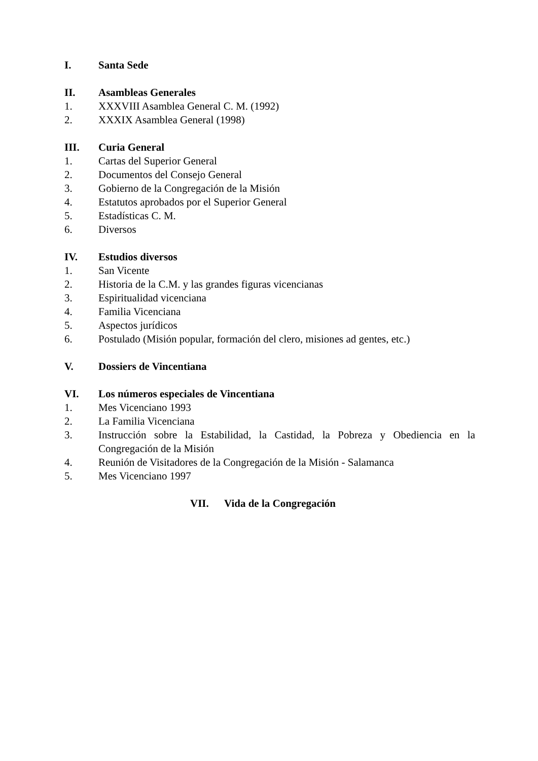I. Santa Sede
II. Asambleas Generales
1. XXXVIII Asamblea General C. M. (1992)
2. XXXIX Asamblea General (1998)
III. Curia General
1. Cartas del Superior General
2. Documentos del Consejo General
3. Gobierno de la Congregación de la Misión
4. Estatutos aprobados por el Superior General
5. Estadísticas C. M.
6. Diversos
IV. Estudios diversos
1. San Vicente
2. Historia de la C.M. y las grandes figuras vicencianas
3. Espiritualidad vicenciana
4. Familia Vicenciana
5. Aspectos jurídicos
6. Postulado (Misión popular, formación del clero, misiones ad gentes, etc.)
V. Dossiers de Vincentiana
VI. Los números especiales de Vincentiana
1. Mes Vicenciano 1993
2. La Familia Vicenciana
3. Instrucción sobre la Estabilidad, la Castidad, la Pobreza y Obediencia en la Congregación de la Misión
4. Reunión de Visitadores de la Congregación de la Misión - Salamanca
5. Mes Vicenciano 1997
VII. Vida de la Congregación